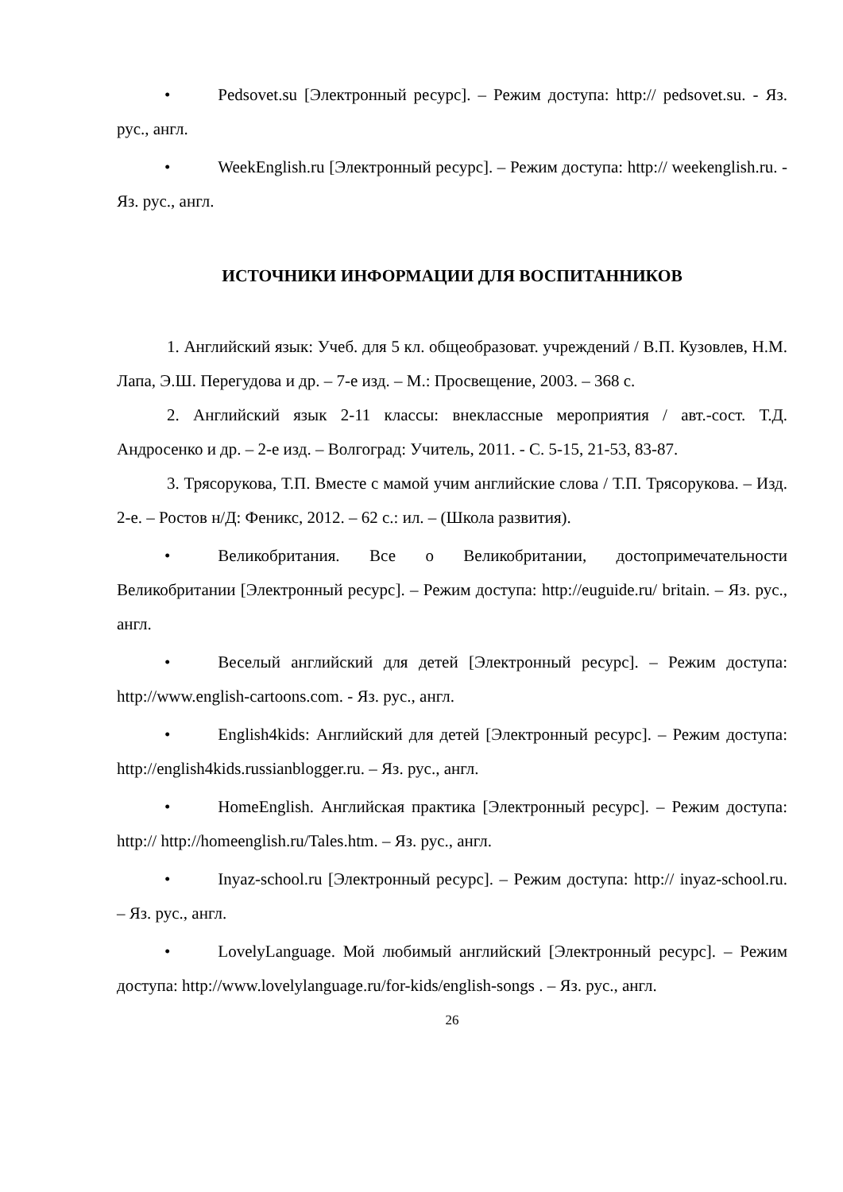• Pedsovet.su [Электронный ресурс]. – Режим доступа: http:// pedsovet.su. - Яз. рус., англ.
• WeekEnglish.ru [Электронный ресурс]. – Режим доступа: http:// weekenglish.ru. - Яз. рус., англ.
ИСТОЧНИКИ ИНФОРМАЦИИ ДЛЯ ВОСПИТАННИКОВ
1. Английский язык: Учеб. для 5 кл. общеобразоват. учреждений / В.П. Кузовлев, Н.М. Лапа, Э.Ш. Перегудова и др. – 7-е изд. – М.: Просвещение, 2003. – 368 с.
2. Английский язык 2-11 классы: внеклассные мероприятия / авт.-сост. Т.Д. Андросенко и др. – 2-е изд. – Волгоград: Учитель, 2011. - С. 5-15, 21-53, 83-87.
3. Трясорукова, Т.П. Вместе с мамой учим английские слова / Т.П. Трясорукова. – Изд. 2-е. – Ростов н/Д: Феникс, 2012. – 62 с.: ил. – (Школа развития).
• Великобритания. Все о Великобритании, достопримечательности Великобритании [Электронный ресурс]. – Режим доступа: http://euguide.ru/ britain. – Яз. рус., англ.
• Веселый английский для детей [Электронный ресурс]. – Режим доступа: http://www.english-cartoons.com. - Яз. рус., англ.
• English4kids: Английский для детей [Электронный ресурс]. – Режим доступа: http://english4kids.russianblogger.ru. – Яз. рус., англ.
• HomeEnglish. Английская практика [Электронный ресурс]. – Режим доступа: http:// http://homeenglish.ru/Tales.htm. – Яз. рус., англ.
• Inyaz-school.ru [Электронный ресурс]. – Режим доступа: http:// inyaz-school.ru. – Яз. рус., англ.
• LovelyLanguage. Мой любимый английский [Электронный ресурс]. – Режим доступа: http://www.lovelylanguage.ru/for-kids/english-songs . – Яз. рус., англ.
26